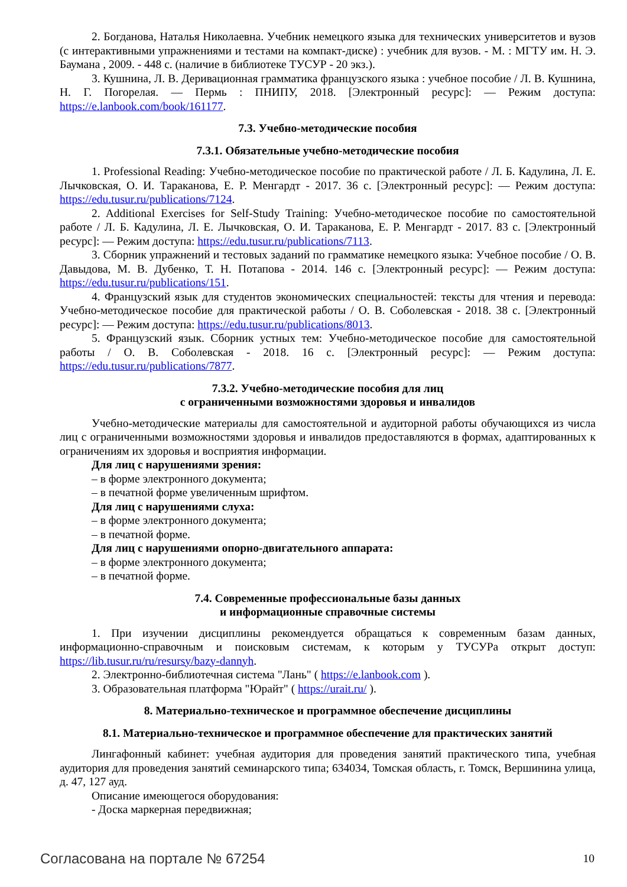2. Богданова, Наталья Николаевна. Учебник немецкого языка для технических университетов и вузов (с интерактивными упражнениями и тестами на компакт-диске) : учебник для вузов. - М. : МГТУ им. Н. Э. Баумана , 2009. - 448 с. (наличие в библиотеке ТУСУР - 20 экз.).
3. Кушнина, Л. В. Деривационная грамматика французского языка : учебное пособие / Л. В. Кушнина, Н. Г. Погорелая. — Пермь : ПНИПУ, 2018. [Электронный ресурс]: — Режим доступа: https://e.lanbook.com/book/161177.
7.3. Учебно-методические пособия
7.3.1. Обязательные учебно-методические пособия
1. Professional Reading: Учебно-методическое пособие по практической работе / Л. Б. Кадулина, Л. Е. Лычковская, О. И. Тараканова, Е. Р. Менгардт - 2017. 36 с. [Электронный ресурс]: — Режим доступа: https://edu.tusur.ru/publications/7124.
2. Additional Exercises for Self-Study Training: Учебно-методическое пособие по самостоятельной работе / Л. Б. Кадулина, Л. Е. Лычковская, О. И. Тараканова, Е. Р. Менгардт - 2017. 83 с. [Электронный ресурс]: — Режим доступа: https://edu.tusur.ru/publications/7113.
3. Сборник упражнений и тестовых заданий по грамматике немецкого языка: Учебное пособие / О. В. Давыдова, М. В. Дубенко, Т. Н. Потапова - 2014. 146 с. [Электронный ресурс]: — Режим доступа: https://edu.tusur.ru/publications/151.
4. Французский язык для студентов экономических специальностей: тексты для чтения и перевода: Учебно-методическое пособие для практической работы / О. В. Соболевская - 2018. 38 с. [Электронный ресурс]: — Режим доступа: https://edu.tusur.ru/publications/8013.
5. Французский язык. Сборник устных тем: Учебно-методическое пособие для самостоятельной работы / О. В. Соболевская - 2018. 16 с. [Электронный ресурс]: — Режим доступа: https://edu.tusur.ru/publications/7877.
7.3.2. Учебно-методические пособия для лиц
с ограниченными возможностями здоровья и инвалидов
Учебно-методические материалы для самостоятельной и аудиторной работы обучающихся из числа лиц с ограниченными возможностями здоровья и инвалидов предоставляются в формах, адаптированных к ограничениям их здоровья и восприятия информации.
Для лиц с нарушениями зрения:
– в форме электронного документа;
– в печатной форме увеличенным шрифтом.
Для лиц с нарушениями слуха:
– в форме электронного документа;
– в печатной форме.
Для лиц с нарушениями опорно-двигательного аппарата:
– в форме электронного документа;
– в печатной форме.
7.4. Современные профессиональные базы данных
и информационные справочные системы
1. При изучении дисциплины рекомендуется обращаться к современным базам данных, информационно-справочным и поисковым системам, к которым у ТУСУРа открыт доступ: https://lib.tusur.ru/ru/resursy/bazy-dannyh.
2. Электронно-библиотечная система "Лань" ( https://e.lanbook.com ).
3. Образовательная платформа "Юрайт" ( https://urait.ru/ ).
8. Материально-техническое и программное обеспечение дисциплины
8.1. Материально-техническое и программное обеспечение для практических занятий
Лингафонный кабинет: учебная аудитория для проведения занятий практического типа, учебная аудитория для проведения занятий семинарского типа; 634034, Томская область, г. Томск, Вершинина улица, д. 47, 127 ауд.
Описание имеющегося оборудования:
- Доска маркерная передвижная;
Согласована на портале № 67254 10